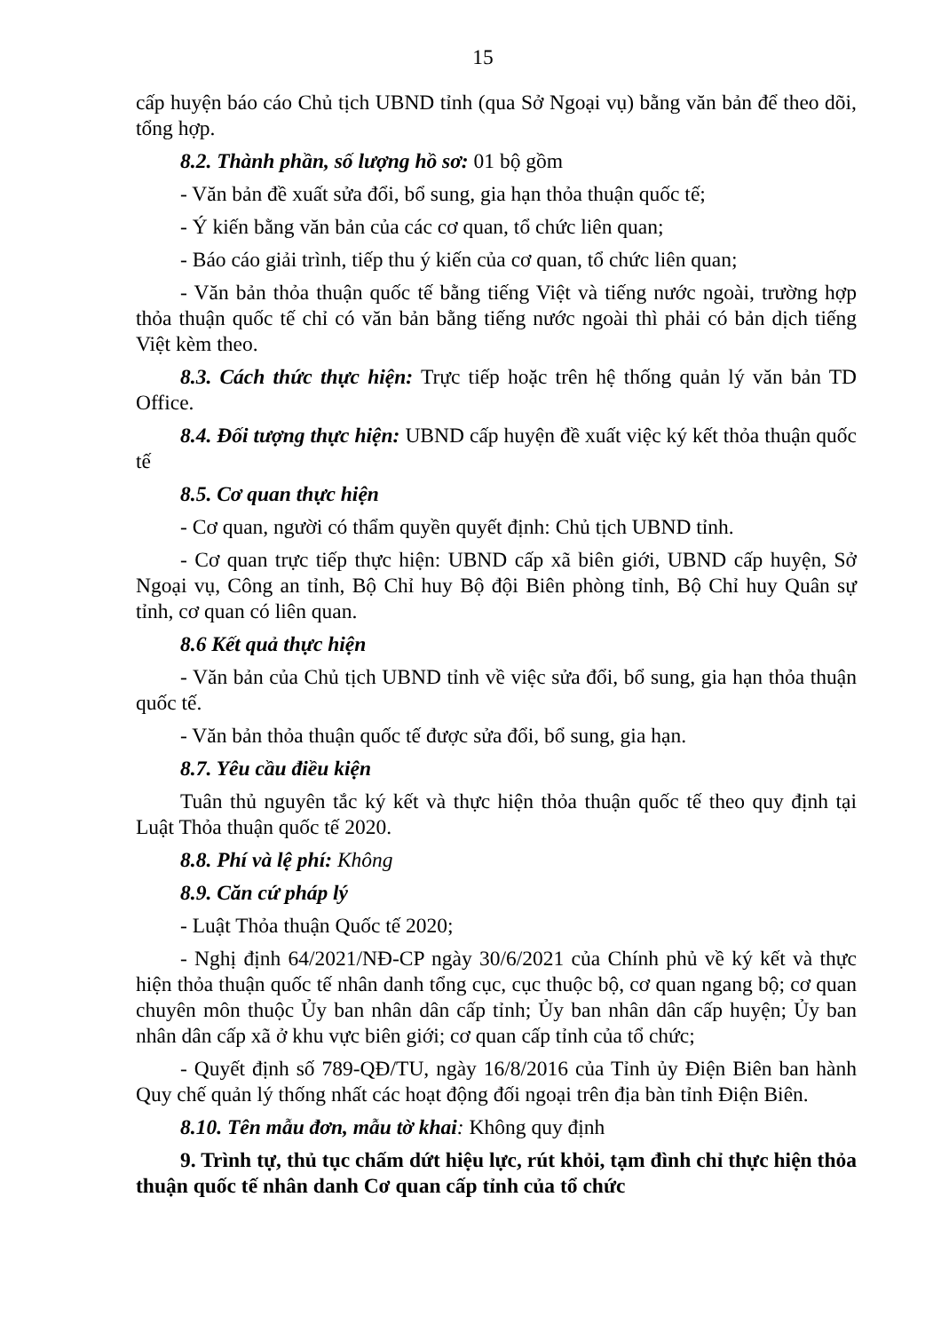15
cấp huyện báo cáo Chủ tịch UBND tỉnh (qua Sở Ngoại vụ) bằng văn bản để theo dõi, tổng hợp.
8.2. Thành phần, số lượng hồ sơ: 01 bộ gồm
- Văn bản đề xuất sửa đổi, bổ sung, gia hạn thỏa thuận quốc tế;
- Ý kiến bằng văn bản của các cơ quan, tổ chức liên quan;
- Báo cáo giải trình, tiếp thu ý kiến của cơ quan, tổ chức liên quan;
- Văn bản thỏa thuận quốc tế bằng tiếng Việt và tiếng nước ngoài, trường hợp thỏa thuận quốc tế chỉ có văn bản bằng tiếng nước ngoài thì phải có bản dịch tiếng Việt kèm theo.
8.3. Cách thức thực hiện: Trực tiếp hoặc trên hệ thống quản lý văn bản TD Office.
8.4. Đối tượng thực hiện: UBND cấp huyện đề xuất việc ký kết thỏa thuận quốc tế
8.5. Cơ quan thực hiện
- Cơ quan, người có thẩm quyền quyết định: Chủ tịch UBND tỉnh.
- Cơ quan trực tiếp thực hiện: UBND cấp xã biên giới, UBND cấp huyện, Sở Ngoại vụ, Công an tỉnh, Bộ Chỉ huy Bộ đội Biên phòng tỉnh, Bộ Chỉ huy Quân sự tỉnh, cơ quan có liên quan.
8.6 Kết quả thực hiện
- Văn bản của Chủ tịch UBND tỉnh về việc sửa đổi, bổ sung, gia hạn thỏa thuận quốc tế.
- Văn bản thỏa thuận quốc tế được sửa đổi, bổ sung, gia hạn.
8.7. Yêu cầu điều kiện
Tuân thủ nguyên tắc ký kết và thực hiện thỏa thuận quốc tế theo quy định tại Luật Thỏa thuận quốc tế 2020.
8.8. Phí và lệ phí: Không
8.9. Căn cứ pháp lý
- Luật Thỏa thuận Quốc tế 2020;
- Nghị định 64/2021/NĐ-CP ngày 30/6/2021 của Chính phủ về ký kết và thực hiện thỏa thuận quốc tế nhân danh tổng cục, cục thuộc bộ, cơ quan ngang bộ; cơ quan chuyên môn thuộc Ủy ban nhân dân cấp tỉnh; Ủy ban nhân dân cấp huyện; Ủy ban nhân dân cấp xã ở khu vực biên giới; cơ quan cấp tỉnh của tổ chức;
- Quyết định số 789-QĐ/TU, ngày 16/8/2016 của Tỉnh ủy Điện Biên ban hành Quy chế quản lý thống nhất các hoạt động đối ngoại trên địa bàn tỉnh Điện Biên.
8.10. Tên mẫu đơn, mẫu tờ khai: Không quy định
9. Trình tự, thủ tục chấm dứt hiệu lực, rút khỏi, tạm đình chỉ thực hiện thỏa thuận quốc tế nhân danh Cơ quan cấp tỉnh của tổ chức